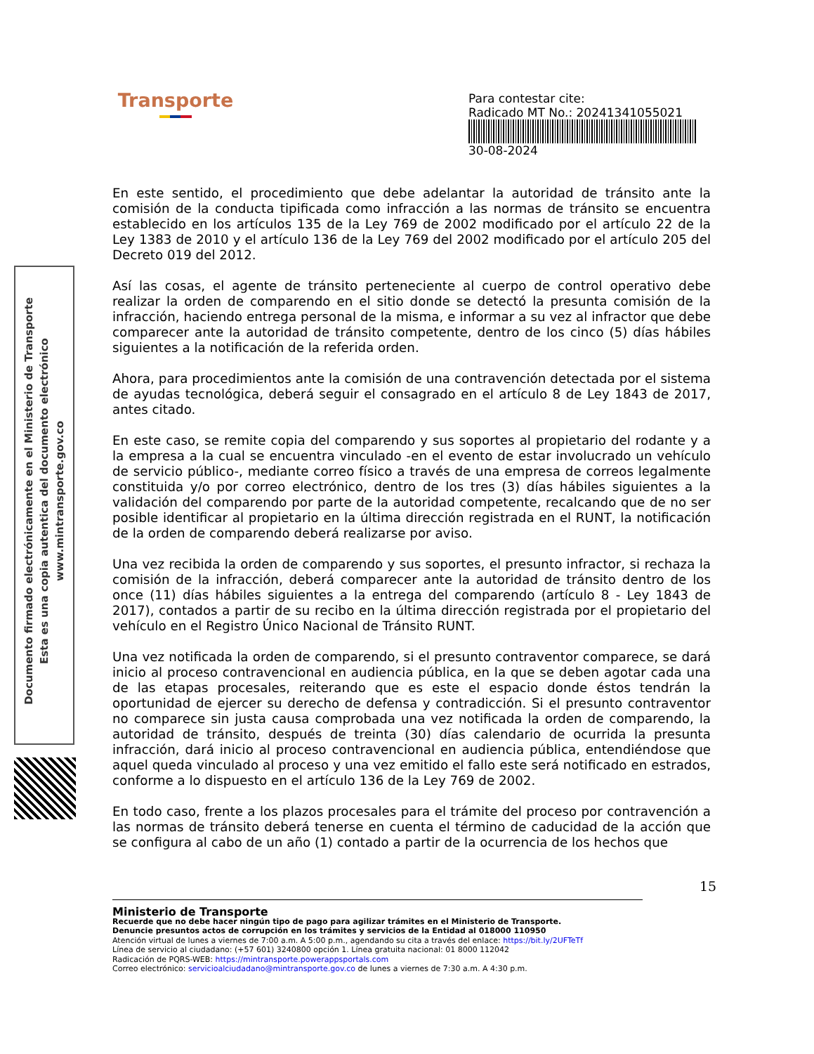Transporte
Para contestar cite:
Radicado MT No.: 20241341055021
30-08-2024
Documento firmado electrónicamente en el Ministerio de Transporte
Esta es una copia autentica del documento electrónico
www.mintransporte.gov.co
En este sentido, el procedimiento que debe adelantar la autoridad de tránsito ante la comisión de la conducta tipificada como infracción a las normas de tránsito se encuentra establecido en los artículos 135 de la Ley 769 de 2002 modificado por el artículo 22 de la Ley 1383 de 2010 y el artículo 136 de la Ley 769 del 2002 modificado por el artículo 205 del Decreto 019 del 2012.
Así las cosas, el agente de tránsito perteneciente al cuerpo de control operativo debe realizar la orden de comparendo en el sitio donde se detectó la presunta comisión de la infracción, haciendo entrega personal de la misma, e informar a su vez al infractor que debe comparecer ante la autoridad de tránsito competente, dentro de los cinco (5) días hábiles siguientes a la notificación de la referida orden.
Ahora, para procedimientos ante la comisión de una contravención detectada por el sistema de ayudas tecnológica, deberá seguir el consagrado en el artículo 8 de Ley 1843 de 2017, antes citado.
En este caso, se remite copia del comparendo y sus soportes al propietario del rodante y a la empresa a la cual se encuentra vinculado -en el evento de estar involucrado un vehículo de servicio público-, mediante correo físico a través de una empresa de correos legalmente constituida y/o por correo electrónico, dentro de los tres (3) días hábiles siguientes a la validación del comparendo por parte de la autoridad competente, recalcando que de no ser posible identificar al propietario en la última dirección registrada en el RUNT, la notificación de la orden de comparendo deberá realizarse por aviso.
Una vez recibida la orden de comparendo y sus soportes, el presunto infractor, si rechaza la comisión de la infracción, deberá comparecer ante la autoridad de tránsito dentro de los once (11) días hábiles siguientes a la entrega del comparendo (artículo 8 - Ley 1843 de 2017), contados a partir de su recibo en la última dirección registrada por el propietario del vehículo en el Registro Único Nacional de Tránsito RUNT.
Una vez notificada la orden de comparendo, si el presunto contraventor comparece, se dará inicio al proceso contravencional en audiencia pública, en la que se deben agotar cada una de las etapas procesales, reiterando que es este el espacio donde éstos tendrán la oportunidad de ejercer su derecho de defensa y contradicción. Si el presunto contraventor no comparece sin justa causa comprobada una vez notificada la orden de comparendo, la autoridad de tránsito, después de treinta (30) días calendario de ocurrida la presunta infracción, dará inicio al proceso contravencional en audiencia pública, entendiéndose que aquel queda vinculado al proceso y una vez emitido el fallo este será notificado en estrados, conforme a lo dispuesto en el artículo 136 de la Ley 769 de 2002.
En todo caso, frente a los plazos procesales para el trámite del proceso por contravención a las normas de tránsito deberá tenerse en cuenta el término de caducidad de la acción que se configura al cabo de un año (1) contado a partir de la ocurrencia de los hechos que
15
Ministerio de Transporte
Recuerde que no debe hacer ningún tipo de pago para agilizar trámites en el Ministerio de Transporte.
Denuncie presuntos actos de corrupción en los trámites y servicios de la Entidad al 018000 110950
Atención virtual de lunes a viernes de 7:00 a.m. A 5:00 p.m., agendando su cita a través del enlace: https://bit.ly/2UFTeTf
Línea de servicio al ciudadano: (+57 601) 3240800 opción 1. Línea gratuita nacional: 01 8000 112042
Radicación de PQRS-WEB: https://mintransporte.powerappsportals.com
Correo electrónico: servicioalciudadano@mintransporte.gov.co de lunes a viernes de 7:30 a.m. A 4:30 p.m.